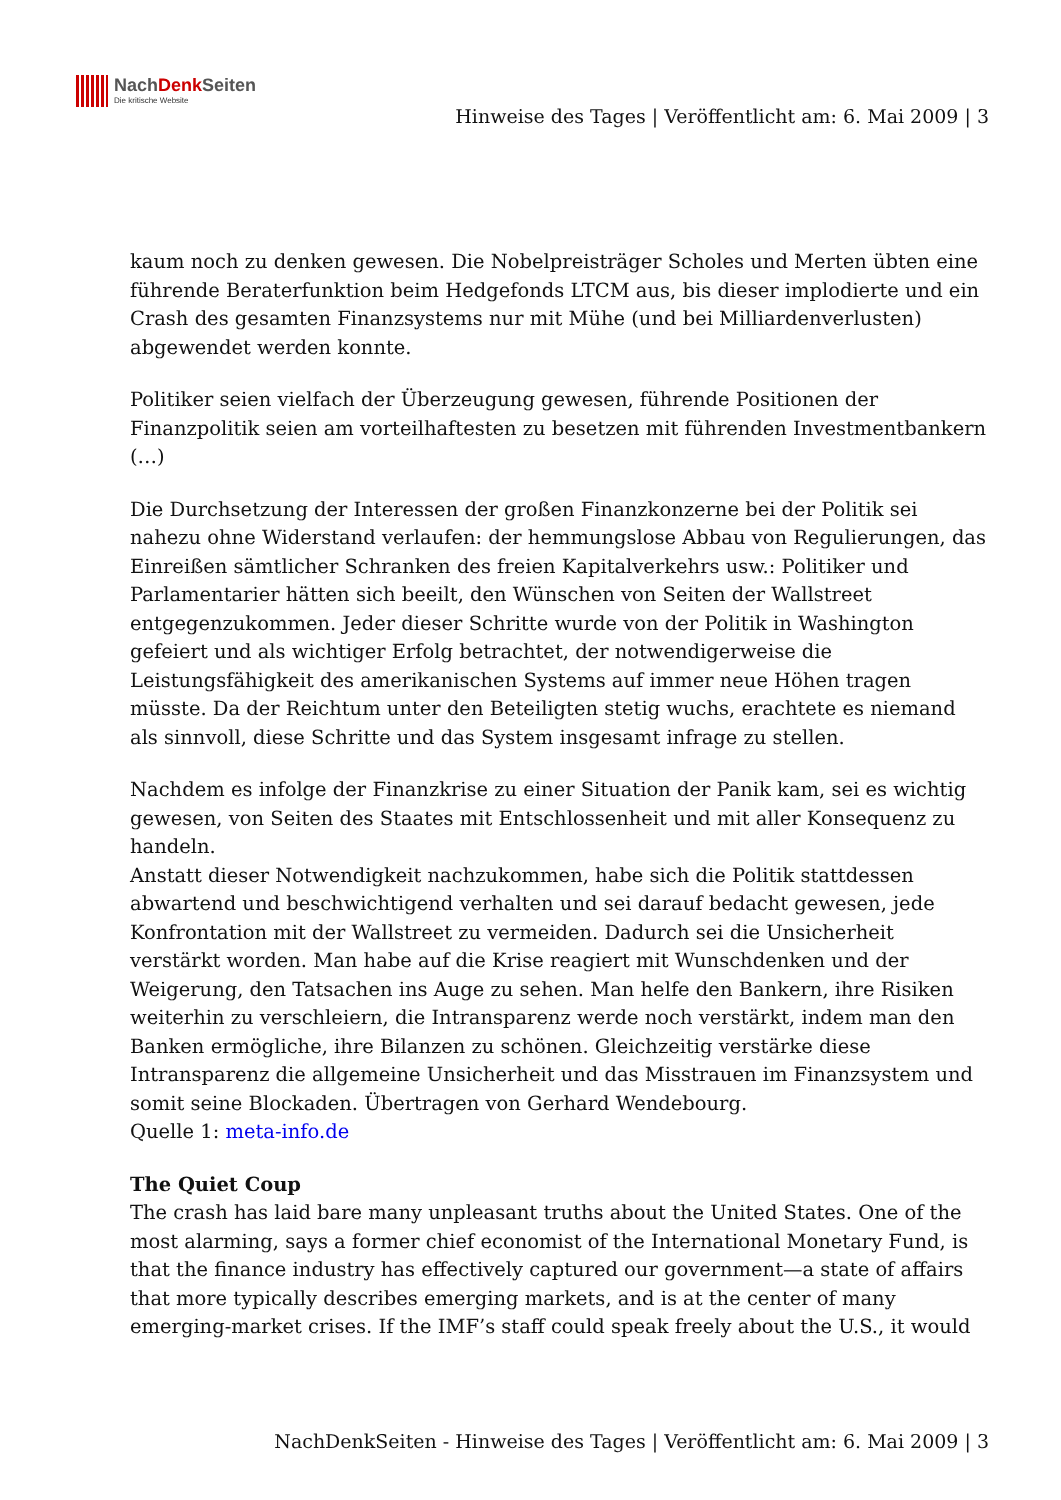NachDenk Seiten
Die kritische Website
Hinweise des Tages | Veröffentlicht am: 6. Mai 2009 | 3
kaum noch zu denken gewesen. Die Nobelpreisträger Scholes und Merten übten eine führende Beraterfunktion beim Hedgefonds LTCM aus, bis dieser implodierte und ein Crash des gesamten Finanzsystems nur mit Mühe (und bei Milliardenverlusten) abgewendet werden konnte.
Politiker seien vielfach der Überzeugung gewesen, führende Positionen der Finanzpolitik seien am vorteilhaftesten zu besetzen mit führenden Investmentbankern (…)
Die Durchsetzung der Interessen der großen Finanzkonzerne bei der Politik sei nahezu ohne Widerstand verlaufen: der hemmungslose Abbau von Regulierungen, das Einreißen sämtlicher Schranken des freien Kapitalverkehrs usw.: Politiker und Parlamentarier hätten sich beeilt, den Wünschen von Seiten der Wallstreet entgegenzukommen. Jeder dieser Schritte wurde von der Politik in Washington gefeiert und als wichtiger Erfolg betrachtet, der notwendigerweise die Leistungsfähigkeit des amerikanischen Systems auf immer neue Höhen tragen müsste. Da der Reichtum unter den Beteiligten stetig wuchs, erachtete es niemand als sinnvoll, diese Schritte und das System insgesamt infrage zu stellen.
Nachdem es infolge der Finanzkrise zu einer Situation der Panik kam, sei es wichtig gewesen, von Seiten des Staates mit Entschlossenheit und mit aller Konsequenz zu handeln.
Anstatt dieser Notwendigkeit nachzukommen, habe sich die Politik stattdessen abwartend und beschwichtigend verhalten und sei darauf bedacht gewesen, jede Konfrontation mit der Wallstreet zu vermeiden. Dadurch sei die Unsicherheit verstärkt worden. Man habe auf die Krise reagiert mit Wunschdenken und der Weigerung, den Tatsachen ins Auge zu sehen. Man helfe den Bankern, ihre Risiken weiterhin zu verschleiern, die Intransparenz werde noch verstärkt, indem man den Banken ermögliche, ihre Bilanzen zu schönen. Gleichzeitig verstärke diese Intransparenz die allgemeine Unsicherheit und das Misstrauen im Finanzsystem und somit seine Blockaden. Übertragen von Gerhard Wendebourg.
Quelle 1: meta-info.de
The Quiet Coup
The crash has laid bare many unpleasant truths about the United States. One of the most alarming, says a former chief economist of the International Monetary Fund, is that the finance industry has effectively captured our government—a state of affairs that more typically describes emerging markets, and is at the center of many emerging-market crises. If the IMF’s staff could speak freely about the U.S., it would
NachDenkSeiten - Hinweise des Tages | Veröffentlicht am: 6. Mai 2009 | 3